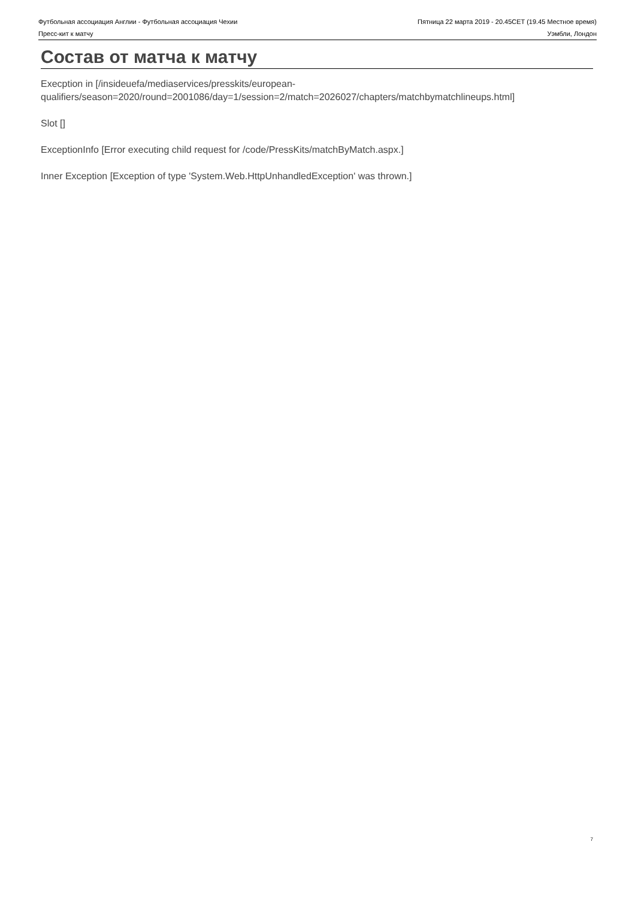Футбольная ассоциация Англии - Футбольная ассоциация Чехии Пятница 22 марта 2019 - 20.45CET (19.45 Местное время)
Пресс-кит к матчу Уэмбли, Лондон
Состав от матча к матчу
Execption in [/insideuefa/mediaservices/presskits/european-
qualifiers/season=2020/round=2001086/day=1/session=2/match=2026027/chapters/matchbymatchlineups.html]
Slot []
ExceptionInfo [Error executing child request for /code/PressKits/matchByMatch.aspx.]
Inner Exception [Exception of type 'System.Web.HttpUnhandledException' was thrown.]
7